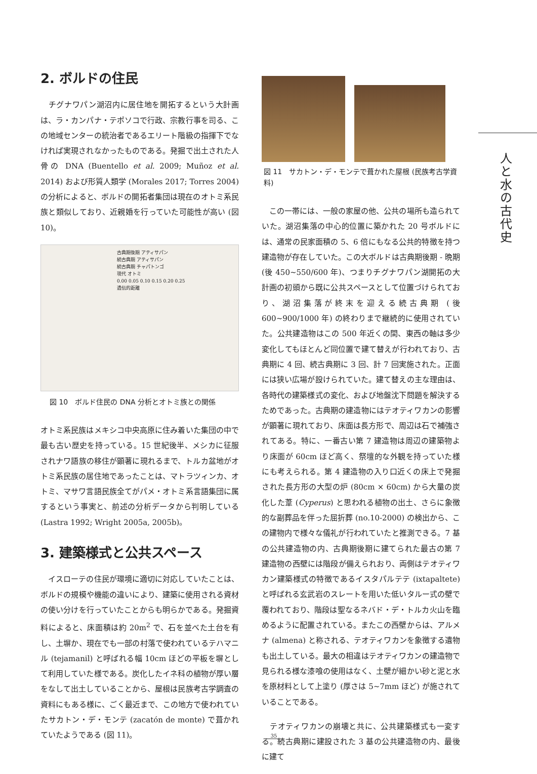2. ボルドの住民
　チグナワパン湖沼内に居住地を開拓するという大計画は、ラ・カンパナ・テポソコで行政、宗教行事を司る、この地域センターの統治者であるエリート階級の指揮下でなければ実現されなかったものである。発掘で出土された人骨の DNA (Buentello et al. 2009; Muñoz et al. 2014) および形質人類学 (Morales 2017; Torres 2004) の分析によると、ボルドの開拓者集団は現在のオトミ系民族と類似しており、近親婚を行っていた可能性が高い (図 10)。
古典期後期 アティサパン
続古典期 アティサパン
続古典期 チャパトンゴ
現代 オトミ
0.00 0.05 0.10 0.15 0.20 0.25
遺伝的距離
　図 10　ボルド住民の DNA 分析とオトミ族との関係
オトミ系民族はメキシコ中央高原に住み着いた集団の中で最も古い歴史を持っている。15 世紀後半、メシカに征服されナワ語族の移住が顕著に現れるまで、トルカ盆地がオトミ系民族の居住地であったことは、マトラツィンカ、オトミ、マサワ言語民族全てがパメ・オトミ系言語集団に属するという事実と、前述の分析データから判明している (Lastra 1992; Wright 2005a, 2005b)。
3. 建築様式と公共スペース
　イスローテの住民が環境に適切に対応していたことは、ボルドの規模や機能の違いにより、建築に使用される資材の使い分けを行っていたことからも明らかである。発掘資料によると、床面積は約 20m<sup>2</sup> で、石を並べた土台を有し、土塀か、現在でも一部の村落で使われているテハマニル (tejamanil) と呼ばれる幅 10cm ほどの平板を塀として利用していた様である。炭化したイネ科の植物が厚い層をなして出土していることから、屋根は民族考古学調査の資料にもある様に、ごく最近まで、この地方で使われていたサカトン・デ・モンテ (zacatón de monte) で葺かれていたようである (図 11)。
図 11　サカトン・デ・モンテで葺かれた屋根 (民族考古学資料)
　この一帯には、一般の家屋の他、公共の場所も造られていた。湖沼集落の中心的位置に築かれた 20 号ボルドには、通常の民家面積の 5、6 倍にもなる公共的特徴を持つ建造物が存在していた。この大ボルドは古典期後期 - 晩期 (後 450~550/600 年)、つまりチグナワパン湖開拓の大計画の初頭から既に公共スペースとして位置づけられており、湖沼集落が終末を迎える続古典期 (後 600~900/1000 年) の終わりまで継続的に使用されていた。公共建造物はこの 500 年近くの間、東西の軸は多少変化してもほとんど同位置で建て替えが行われており、古典期に 4 回、続古典期に 3 回、計 7 回実施された。正面には狭い広場が設けられていた。建て替えの主な理由は、各時代の建築様式の変化、および地盤沈下問題を解決するためであった。古典期の建造物にはテオティワカンの影響が顕著に現れており、床面は長方形で、周辺は石で補強されてある。特に、一番古い第 7 建造物は周辺の建築物より床面が 60cm ほど高く、祭壇的な外観を持っていた様にも考えられる。第 4 建造物の入り口近くの床上で発掘された長方形の大型の炉 (80cm × 60cm) から大量の炭化した葦 (Cyperus) と思われる植物の出土、さらに象徴的な副葬品を伴った屈折葬 (no.10-2000) の検出から、この建物内で様々な儀礼が行われていたと推測できる。7 基の公共建造物の内、古典期後期に建てられた最古の第 7 建造物の西壁には階段が備えられおり、両側はテオティワカン建築様式の特徴であるイスタパルテテ (ixtapaltete) と呼ばれる玄武岩のスレートを用いた低いタルー式の壁で覆われており、階段は聖なるネバド・デ・トルカ火山を臨めるように配置されている。またこの西壁からは、アルメナ (almena) と称される、テオティワカンを象徴する遺物も出土している。最大の相違はテオティワカンの建造物で見られる様な漆喰の使用はなく、土壁が細かい砂と泥と水を原材料として上塗り (厚さは 5~7mm ほど) が施されていることである。
　テオティワカンの崩壊と共に、公共建築様式も一変する。続古典期に建設された 3 基の公共建造物の内、最後に建て
人と水の古代史
35